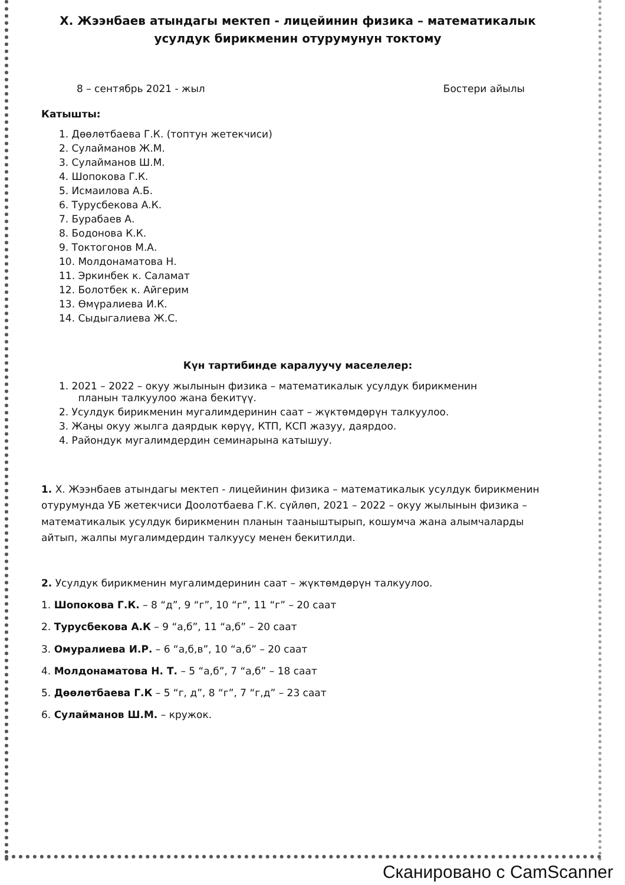Х. Жээнбаев атындагы мектеп - лицейинин физика – математикалык
усулдук бирикменин отурумунун токтому
8 – сентябрь 2021 - жыл Бостери айылы
Катышты:
1. Дөөлөтбаева Г.К. (топтун жетекчиси)
2. Сулайманов Ж.М.
3. Сулайманов Ш.М.
4. Шопокова Г.К.
5. Исмаилова А.Б.
6. Турусбекова А.К.
7. Бурабаев А.
8. Бодонова К.К.
9. Токтогонов М.А.
10. Молдонаматова Н.
11. Эркинбек к. Саламат
12. Болотбек к. Айгерим
13. Өмүралиева И.К.
14. Сыдыгалиева Ж.С.
Күн тартибинде каралуучу маселелер:
1. 2021 – 2022 – окуу жылынын физика – математикалык усулдук бирикменин
планын талкуулоо жана бекитүү.
2. Усулдук бирикменин мугалимдеринин саат – жүктөмдөрүн талкуулоо.
3. Жаңы окуу жылга даярдык көрүү, КТП, КСП жазуу, даярдоо.
4. Райондук мугалимдердин семинарына катышуу.
1. Х. Жээнбаев атындагы мектеп - лицейинин физика – математикалык усулдук бирикменин отурумунда УБ жетекчиси Доолотбаева Г.К. сүйлөп, 2021 – 2022 – окуу жылынын физика – математикалык усулдук бирикменин планын тааныштырып, кошумча жана алымчаларды айтып, жалпы мугалимдердин талкуусу менен бекитилди.
2. Усулдук бирикменин мугалимдеринин саат – жүктөмдөрүн талкуулоо.
1. Шопокова Г.К. – 8 “д”, 9 “г”, 10 “г”, 11 “г” – 20 саат
2. Турусбекова А.К – 9 “а,б”, 11 “а,б” – 20 саат
3. Омуралиева И.Р. – 6 “а,б,в”, 10 “а,б” – 20 саат
4. Молдонаматова Н. Т. – 5 “а,б”, 7 “а,б” – 18 саат
5. Дөөлөтбаева Г.К – 5 “г, д”, 8 “г”, 7 “г,д” – 23 саат
6. Сулайманов Ш.М. – кружок.
Сканировано с CamScanner